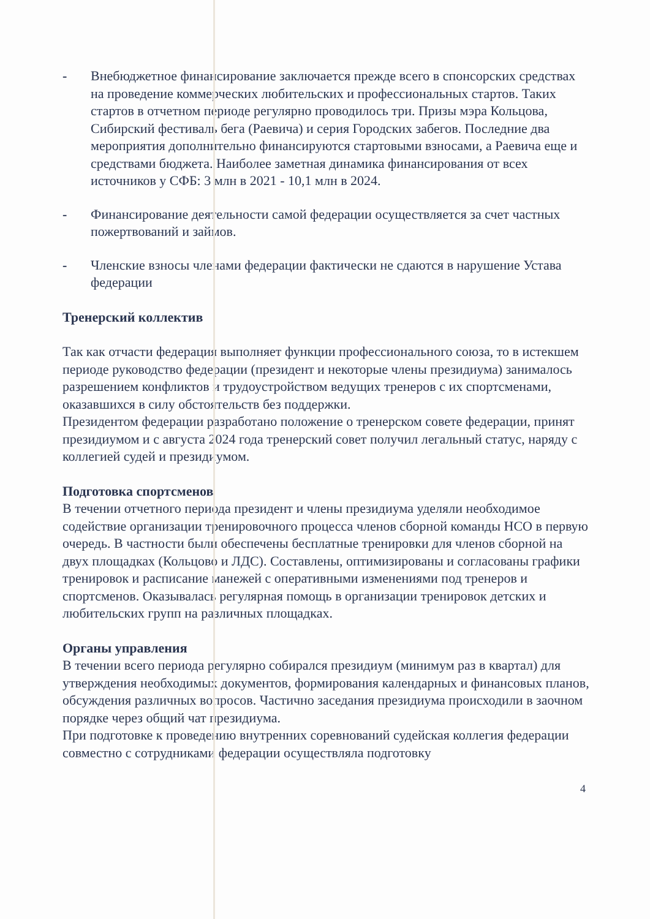- Внебюджетное финансирование заключается прежде всего в спонсорских средствах на проведение коммерческих любительских и профессиональных стартов. Таких стартов в отчетном периоде регулярно проводилось три. Призы мэра Кольцова, Сибирский фестиваль бега (Раевича) и серия Городских забегов. Последние два мероприятия дополнительно финансируются стартовыми взносами, а Раевича еще и средствами бюджета. Наиболее заметная динамика финансирования от всех источников у СФБ: 3 млн в 2021 - 10,1 млн в 2024.
- Финансирование деятельности самой федерации осуществляется за счет частных пожертвований и займов.
- Членские взносы членами федерации фактически не сдаются в нарушение Устава федерации
Тренерский коллектив
Так как отчасти федерация выполняет функции профессионального союза, то в истекшем периоде руководство федерации (президент и некоторые члены президиума) занималось разрешением конфликтов и трудоустройством ведущих тренеров с их спортсменами, оказавшихся в силу обстоятельств без поддержки.
Президентом федерации разработано положение о тренерском совете федерации, принят президиумом и с августа 2024 года тренерский совет получил легальный статус, наряду с коллегией судей и президиумом.
Подготовка спортсменов
В течении отчетного периода президент и члены президиума уделяли необходимое содействие организации тренировочного процесса членов сборной команды НСО в первую очередь. В частности были обеспечены бесплатные тренировки для членов сборной на двух площадках (Кольцово и ЛДС). Составлены, оптимизированы и согласованы графики тренировок и расписание манежей с оперативными изменениями под тренеров и спортсменов. Оказывалась регулярная помощь в организации тренировок детских и любительских групп на различных площадках.
Органы управления
В течении всего периода регулярно собирался президиум (минимум раз в квартал) для утверждения необходимых документов, формирования календарных и финансовых планов, обсуждения различных вопросов. Частично заседания президиума происходили в заочном порядке через общий чат президиума.
При подготовке к проведению внутренних соревнований судейская коллегия федерации совместно с сотрудниками федерации осуществляла подготовку
4